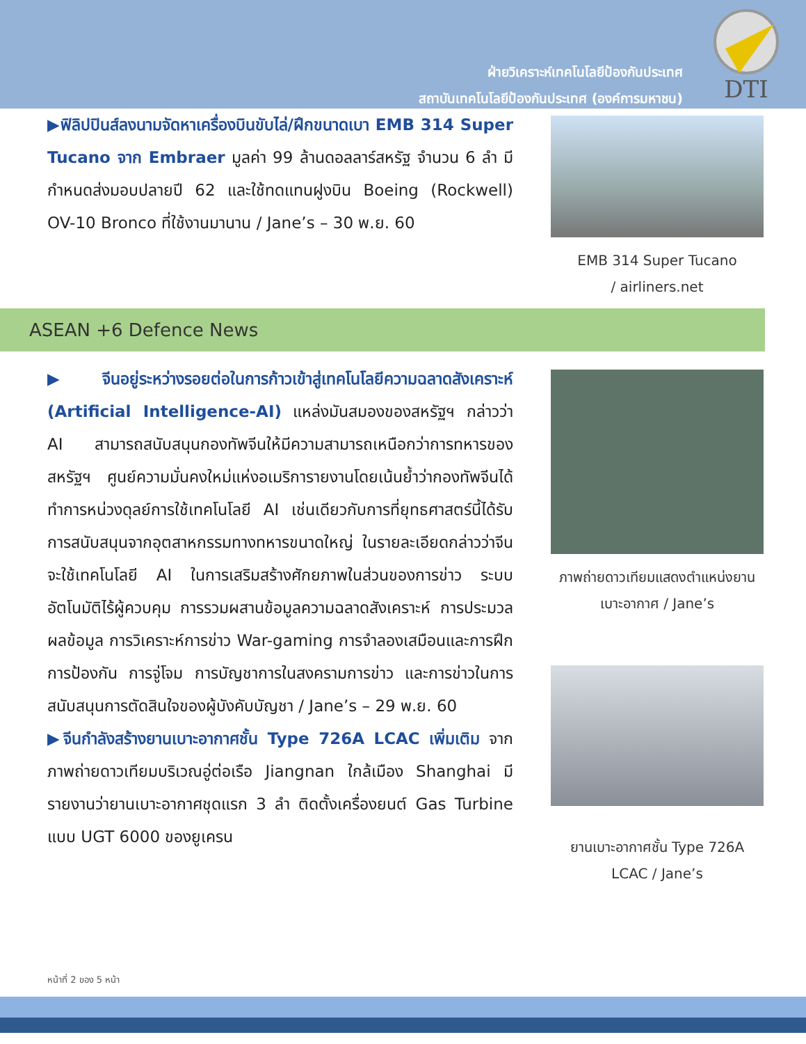ฝ่ายวิเคราะห์เทคโนโลยีป้องกันประเทศ
สถาบันเทคโนโลยีป้องกันประเทศ (องค์การมหาชน)
DTI
▶ฟิลิปปินส์ลงนามจัดหาเครื่องบินขับไล่/ฝึกขนาดเบา EMB 314 Super Tucano จาก Embraer มูลค่า 99 ล้านดอลลาร์สหรัฐ จำนวน 6 ลำ มีกำหนดส่งมอบปลายปี 62 และใช้ทดแทนฝูงบิน Boeing (Rockwell) OV-10 Bronco ที่ใช้งานมานาน / Jane’s – 30 พ.ย. 60
EMB 314 Super Tucano
/ airliners.net
ASEAN +6 Defence News
▶จีนอยู่ระหว่างรอยต่อในการก้าวเข้าสู่เทคโนโลยีความฉลาดสังเคราะห์ (Artificial Intelligence-AI) แหล่งมันสมองของสหรัฐฯ กล่าวว่า AI สามารถสนับสนุนกองทัพจีนให้มีความสามารถเหนือกว่าการทหารของสหรัฐฯ ศูนย์ความมั่นคงใหม่แห่งอเมริการายงานโดยเน้นย้ำว่ากองทัพจีนได้ทำการหน่วงดุลย์การใช้เทคโนโลยี AI เช่นเดียวกับการที่ยุทธศาสตร์นี้ได้รับการสนับสนุนจากอุตสาหกรรมทางทหารขนาดใหญ่ ในรายละเอียดกล่าวว่าจีนจะใช้เทคโนโลยี AI ในการเสริมสร้างศักยภาพในส่วนของการข่าว ระบบอัตโนมัติไร้ผู้ควบคุม การรวมผสานข้อมูลความฉลาดสังเคราะห์ การประมวลผลข้อมูล การวิเคราะห์การข่าว War-gaming การจำลองเสมือนและการฝึก การป้องกัน การจู่โจม การบัญชาการในสงครามการข่าว และการข่าวในการสนับสนุนการตัดสินใจของผู้บังคับบัญชา / Jane’s – 29 พ.ย. 60
▶จีนกำลังสร้างยานเบาะอากาศชั้น Type 726A LCAC เพิ่มเติม จากภาพถ่ายดาวเทียมบริเวณอู่ต่อเรือ Jiangnan ใกล้เมือง Shanghai มีรายงานว่ายานเบาะอากาศชุดแรก 3 ลำ ติดตั้งเครื่องยนต์ Gas Turbine แบบ UGT 6000 ของยูเครน
ภาพถ่ายดาวเทียมแสดงตำแหน่งยานเบาะอากาศ / Jane’s
ยานเบาะอากาศชั้น Type 726A LCAC / Jane’s
หน้าที่ 2 ของ 5 หน้า